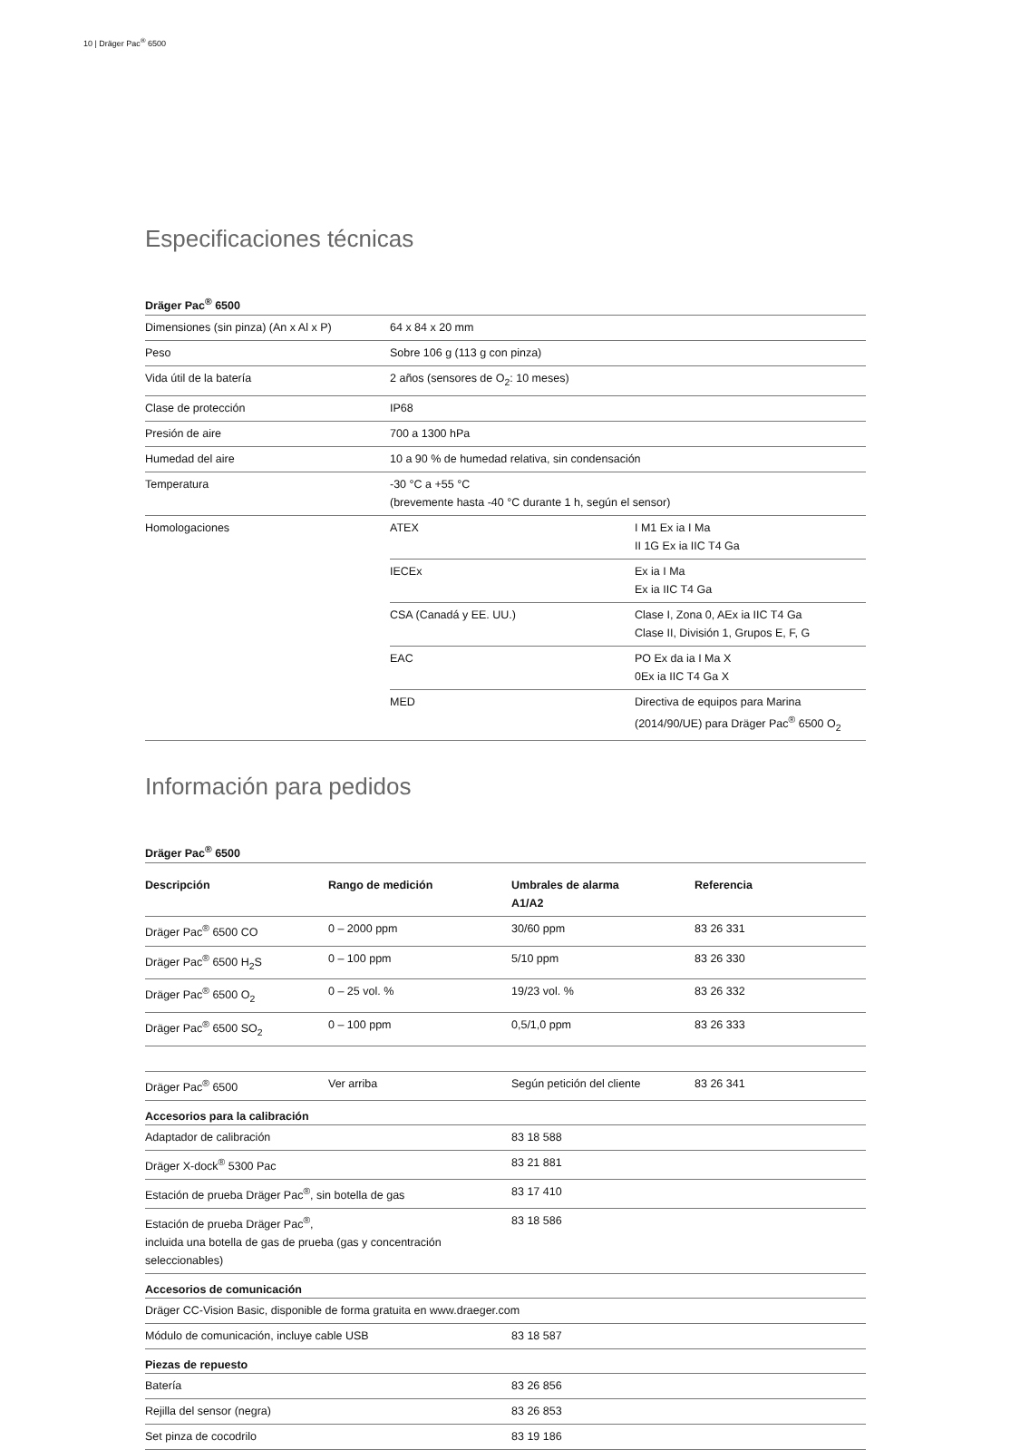10 | Dräger Pac<sup>®</sup> 6500
Especificaciones técnicas
Dräger Pac<sup>®</sup> 6500
| Dimensiones (sin pinza) (An x Al x P) | 64 x 84 x 20 mm | |
| Peso | Sobre 106 g (113 g con pinza) | |
| Vida útil de la batería | 2 años (sensores de O<sub>2</sub>: 10 meses) | |
| Clase de protección | IP68 | |
| Presión de aire | 700 a 1300 hPa | |
| Humedad del aire | 10 a 90 % de humedad relativa, sin condensación | |
| Temperatura | -30 °C a +55 °C (brevemente hasta -40 °C durante 1 h, según el sensor) | |
| Homologaciones | ATEX | I M1 Ex ia I Ma II 1G Ex ia IIC T4 Ga |
| | IECEx | Ex ia I Ma Ex ia IIC T4 Ga |
| | CSA (Canadá y EE. UU.) | Clase I, Zona 0, AEx ia IIC T4 Ga Clase II, División 1, Grupos E, F, G |
| | EAC | PO Ex da ia I Ma X 0Ex ia IIC T4 Ga X |
| | MED | Directiva de equipos para Marina (2014/90/UE) para Dräger Pac<sup>®</sup> 6500 O<sub>2</sub> |
Información para pedidos
Dräger Pac<sup>®</sup> 6500
| Descripción | Rango de medición | Umbrales de alarma A1/A2 | Referencia |
| --- | --- | --- | --- |
| Dräger Pac<sup>®</sup> 6500 CO | 0 – 2000 ppm | 30/60 ppm | 83 26 331 |
| Dräger Pac<sup>®</sup> 6500 H<sub>2</sub>S | 0 – 100 ppm | 5/10 ppm | 83 26 330 |
| Dräger Pac<sup>®</sup> 6500 O<sub>2</sub> | 0 – 25 vol. % | 19/23 vol. % | 83 26 332 |
| Dräger Pac<sup>®</sup> 6500 SO<sub>2</sub> | 0 – 100 ppm | 0,5/1,0 ppm | 83 26 333 |
| Dräger Pac<sup>®</sup> 6500 | Ver arriba | Según petición del cliente | 83 26 341 |
Accesorios para la calibración
| Adaptador de calibración | 83 18 588 |
| Dräger X-dock<sup>®</sup> 5300 Pac | 83 21 881 |
| Estación de prueba Dräger Pac<sup>®</sup>, sin botella de gas | 83 17 410 |
| Estación de prueba Dräger Pac<sup>®</sup>, incluida una botella de gas de prueba (gas y concentración seleccionables) | 83 18 586 |
Accesorios de comunicación
| Dräger CC-Vision Basic, disponible de forma gratuita en www.draeger.com | |
| Módulo de comunicación, incluye cable USB | 83 18 587 |
Piezas de repuesto
| Batería | 83 26 856 |
| Rejilla del sensor (negra) | 83 26 853 |
| Set pinza de cocodrilo | 83 19 186 |